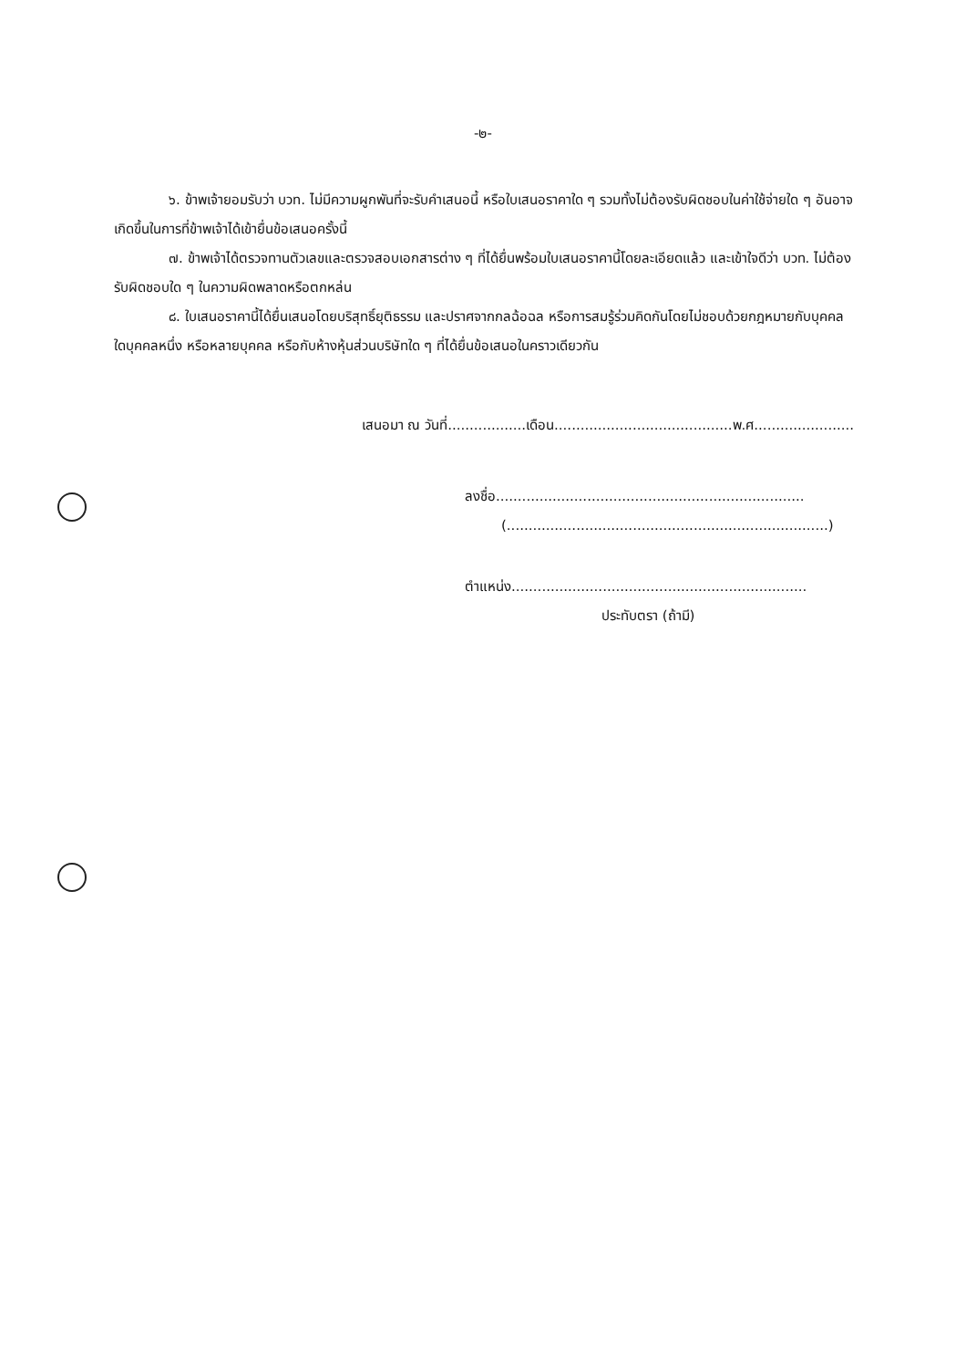-๒-
๖. ข้าพเจ้ายอมรับว่า บวท. ไม่มีความผูกพันที่จะรับคำเสนอนี้ หรือใบเสนอราคาใด ๆ รวมทั้งไม่ต้องรับผิดชอบในค่าใช้จ่ายใด ๆ อันอาจเกิดขึ้นในการที่ข้าพเจ้าได้เข้ายื่นข้อเสนอครั้งนี้
๗. ข้าพเจ้าได้ตรวจทานตัวเลขและตรวจสอบเอกสารต่าง ๆ ที่ได้ยื่นพร้อมใบเสนอราคานี้โดยละเอียดแล้ว และเข้าใจดีว่า บวท. ไม่ต้องรับผิดชอบใด ๆ ในความผิดพลาดหรือตกหล่น
๘. ใบเสนอราคานี้ได้ยื่นเสนอโดยบริสุทธิ์ยุติธรรม และปราศจากกลฉ้อฉล หรือการสมรู้ร่วมคิดกันโดยไม่ชอบด้วยกฎหมายกับบุคคลใดบุคคลหนึ่ง หรือหลายบุคคล หรือกับห้างหุ้นส่วนบริษัทใด ๆ ที่ได้ยื่นข้อเสนอในคราวเดียวกัน
เสนอมา ณ วันที่..................เดือน.........................................พ.ศ.......................
ลงชื่อ.......................................................................
(..........................................................................)
ตำแหน่ง....................................................................
ประทับตรา (ถ้ามี)